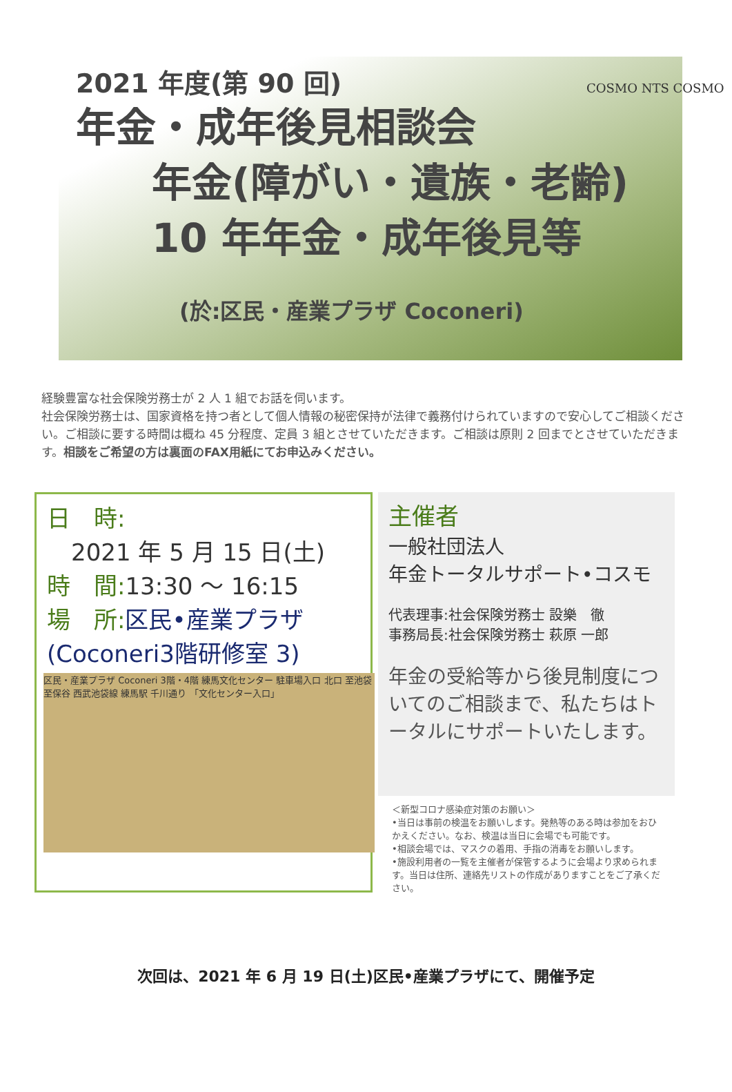COSMO NTS COSMO
2021 年度(第 90 回)
年金・成年後見相談会
年金(障がい・遺族・老齢)
10 年年金・成年後見等
(於:区民・産業プラザ Coconeri)
経験豊富な社会保険労務士が 2 人 1 組でお話を伺います。
社会保険労務士は、国家資格を持つ者として個人情報の秘密保持が法律で義務付けられていますので安心してご相談ください。ご相談に要する時間は概ね 45 分程度、定員 3 組とさせていただきます。ご相談は原則 2 回までとさせていただきます。相談をご希望の方は裏面のFAX用紙にてお申込みください。
日　時:
2021 年 5 月 15 日(土)
時　間: 13:30 ～ 16:15
場　所: 区民•産業プラザ
(Coconeri3階研修室 3)
区民・産業プラザ Coconeri 3階・4階 練馬文化センター 駐車場入口 北口 至池袋 至保谷 西武池袋線 練馬駅 千川通り 「文化センター入口」
主催者
一般社団法人
年金トータルサポート•コスモ
代表理事:社会保険労務士 設樂　徹
事務局長:社会保険労務士 萩原 一郎
年金の受給等から後見制度についてのご相談まで、私たちはトータルにサポートいたします。
＜新型コロナ感染症対策のお願い＞
•当日は事前の検温をお願いします。発熱等のある時は参加をおひかえください。なお、検温は当日に会場でも可能です。
•相談会場では、マスクの着用、手指の消毒をお願いします。
•施設利用者の一覧を主催者が保管するように会場より求められます。当日は住所、連絡先リストの作成がありますことをご了承ください。
次回は、2021 年 6 月 19 日(土)区民•産業プラザにて、開催予定